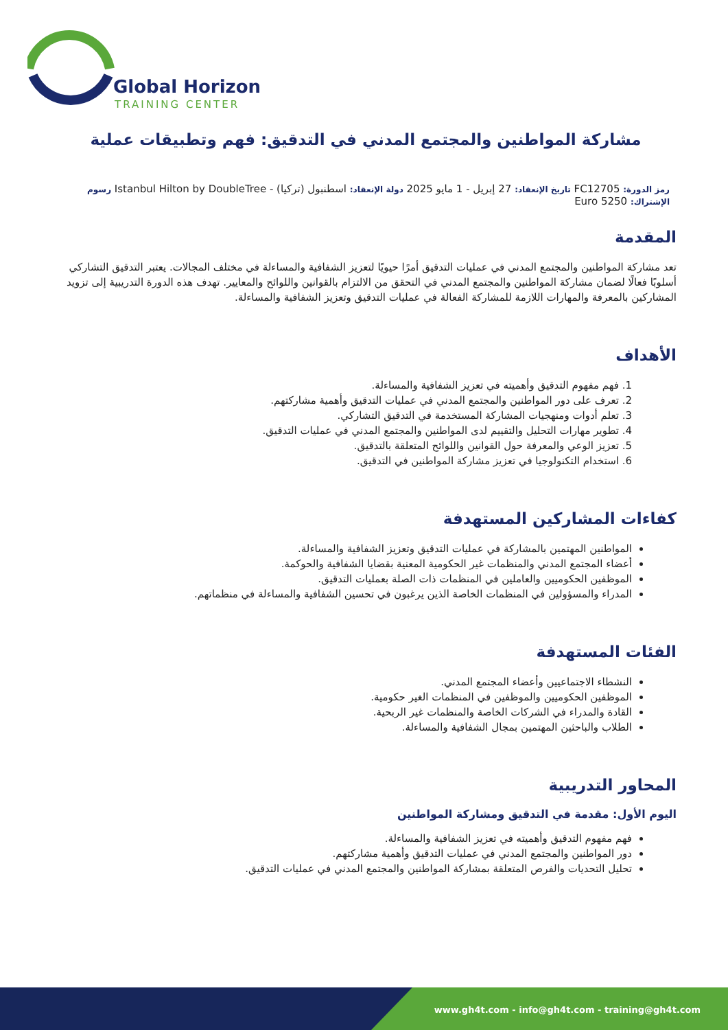Global Horizon
TRAINING CENTER
مشاركة المواطنين والمجتمع المدني في التدقيق: فهم وتطبيقات عملية
رمز الدورة: FC12705 تاريخ الإنعقاد: 27 إبريل - 1 مايو 2025 دولة الإنعقاد: اسطنبول (تركيا) - Istanbul Hilton by DoubleTree رسوم
الإشتراك: 5250 Euro
المقدمة
تعد مشاركة المواطنين والمجتمع المدني في عمليات التدقيق أمرًا حيويًا لتعزيز الشفافية والمساءلة في مختلف المجالات. يعتبر التدقيق التشاركي أسلوبًا فعالًا لضمان مشاركة المواطنين والمجتمع المدني في التحقق من الالتزام بالقوانين واللوائح والمعايير. تهدف هذه الدورة التدريبية إلى تزويد المشاركين بالمعرفة والمهارات اللازمة للمشاركة الفعالة في عمليات التدقيق وتعزيز الشفافية والمساءلة.
الأهداف
1. فهم مفهوم التدقيق وأهميته في تعزيز الشفافية والمساءلة.
2. تعرف على دور المواطنين والمجتمع المدني في عمليات التدقيق وأهمية مشاركتهم.
3. تعلم أدوات ومنهجيات المشاركة المستخدمة في التدقيق التشاركي.
4. تطوير مهارات التحليل والتقييم لدى المواطنين والمجتمع المدني في عمليات التدقيق.
5. تعزيز الوعي والمعرفة حول القوانين واللوائح المتعلقة بالتدقيق.
6. استخدام التكنولوجيا في تعزيز مشاركة المواطنين في التدقيق.
كفاءات المشاركين المستهدفة
المواطنين المهتمين بالمشاركة في عمليات التدقيق وتعزيز الشفافية والمساءلة.
أعضاء المجتمع المدني والمنظمات غير الحكومية المعنية بقضايا الشفافية والحوكمة.
الموظفين الحكوميين والعاملين في المنظمات ذات الصلة بعمليات التدقيق.
المدراء والمسؤولين في المنظمات الخاصة الذين يرغبون في تحسين الشفافية والمساءلة في منظماتهم.
الفئات المستهدفة
النشطاء الاجتماعيين وأعضاء المجتمع المدني.
الموظفين الحكوميين والموظفين في المنظمات الغير حكومية.
القادة والمدراء في الشركات الخاصة والمنظمات غير الربحية.
الطلاب والباحثين المهتمين بمجال الشفافية والمساءلة.
المحاور التدريبية
اليوم الأول: مقدمة في التدقيق ومشاركة المواطنين
فهم مفهوم التدقيق وأهميته في تعزيز الشفافية والمساءلة.
دور المواطنين والمجتمع المدني في عمليات التدقيق وأهمية مشاركتهم.
تحليل التحديات والفرص المتعلقة بمشاركة المواطنين والمجتمع المدني في عمليات التدقيق.
www.gh4t.com - info@gh4t.com - training@gh4t.com